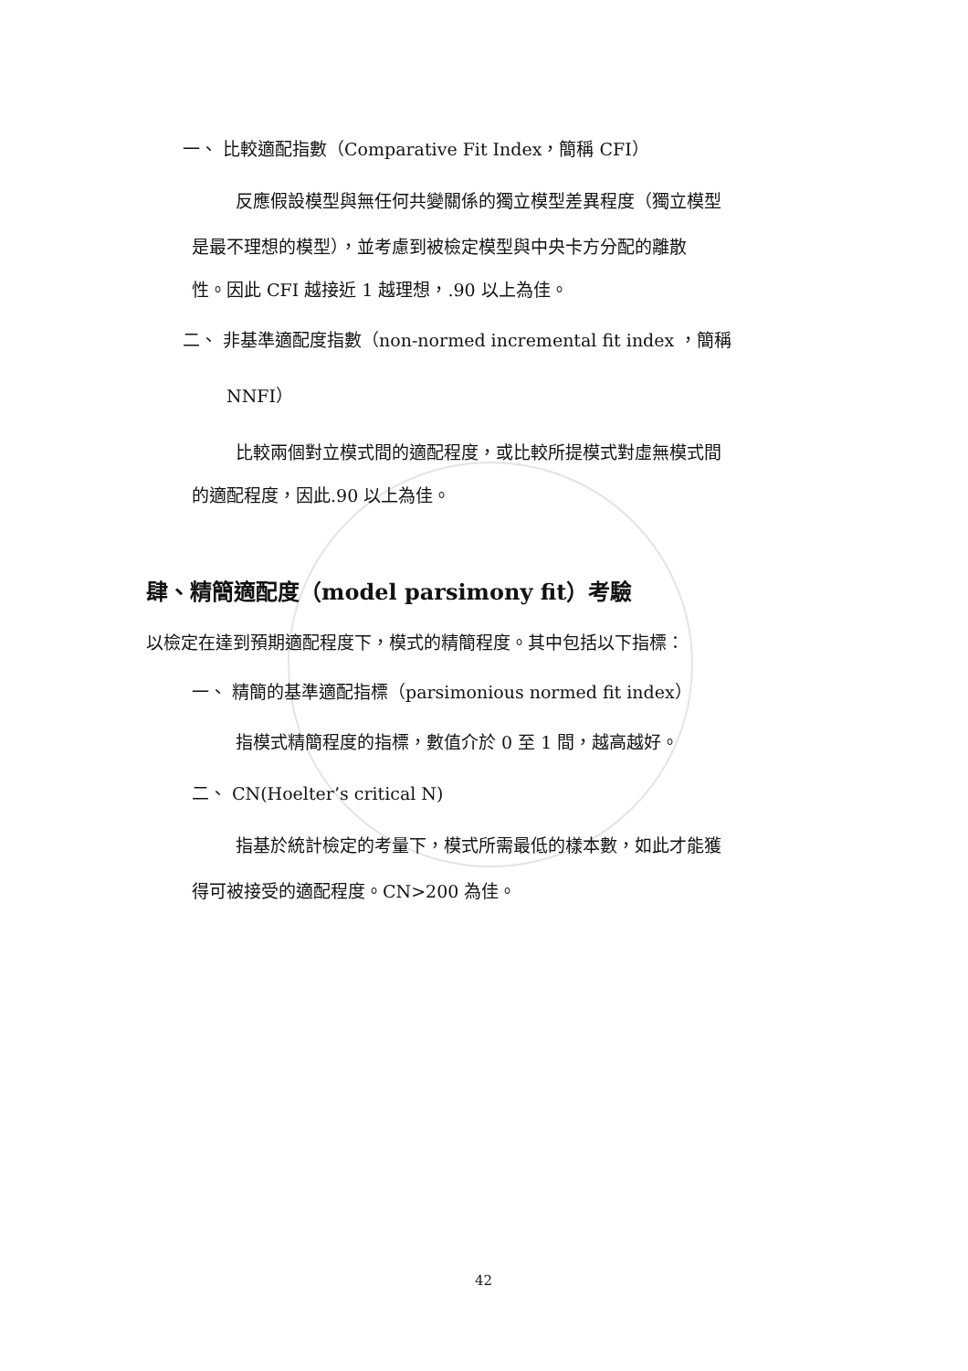一、 比較適配指數（Comparative Fit Index，簡稱 CFI）
反應假設模型與無任何共變關係的獨立模型差異程度（獨立模型
是最不理想的模型），並考慮到被檢定模型與中央卡方分配的離散
性。因此 CFI 越接近 1 越理想，.90 以上為佳。
二、 非基準適配度指數（non-normed incremental fit index ，簡稱
NNFI）
比較兩個對立模式間的適配程度，或比較所提模式對虛無模式間
的適配程度，因此.90 以上為佳。
肆、精簡適配度（model parsimony fit）考驗
以檢定在達到預期適配程度下，模式的精簡程度。其中包括以下指標：
一、 精簡的基準適配指標（parsimonious normed fit index）
指模式精簡程度的指標，數值介於 0 至 1 間，越高越好。
二、 CN(Hoelter’s critical N)
指基於統計檢定的考量下，模式所需最低的樣本數，如此才能獲
得可被接受的適配程度。CN>200 為佳。
42